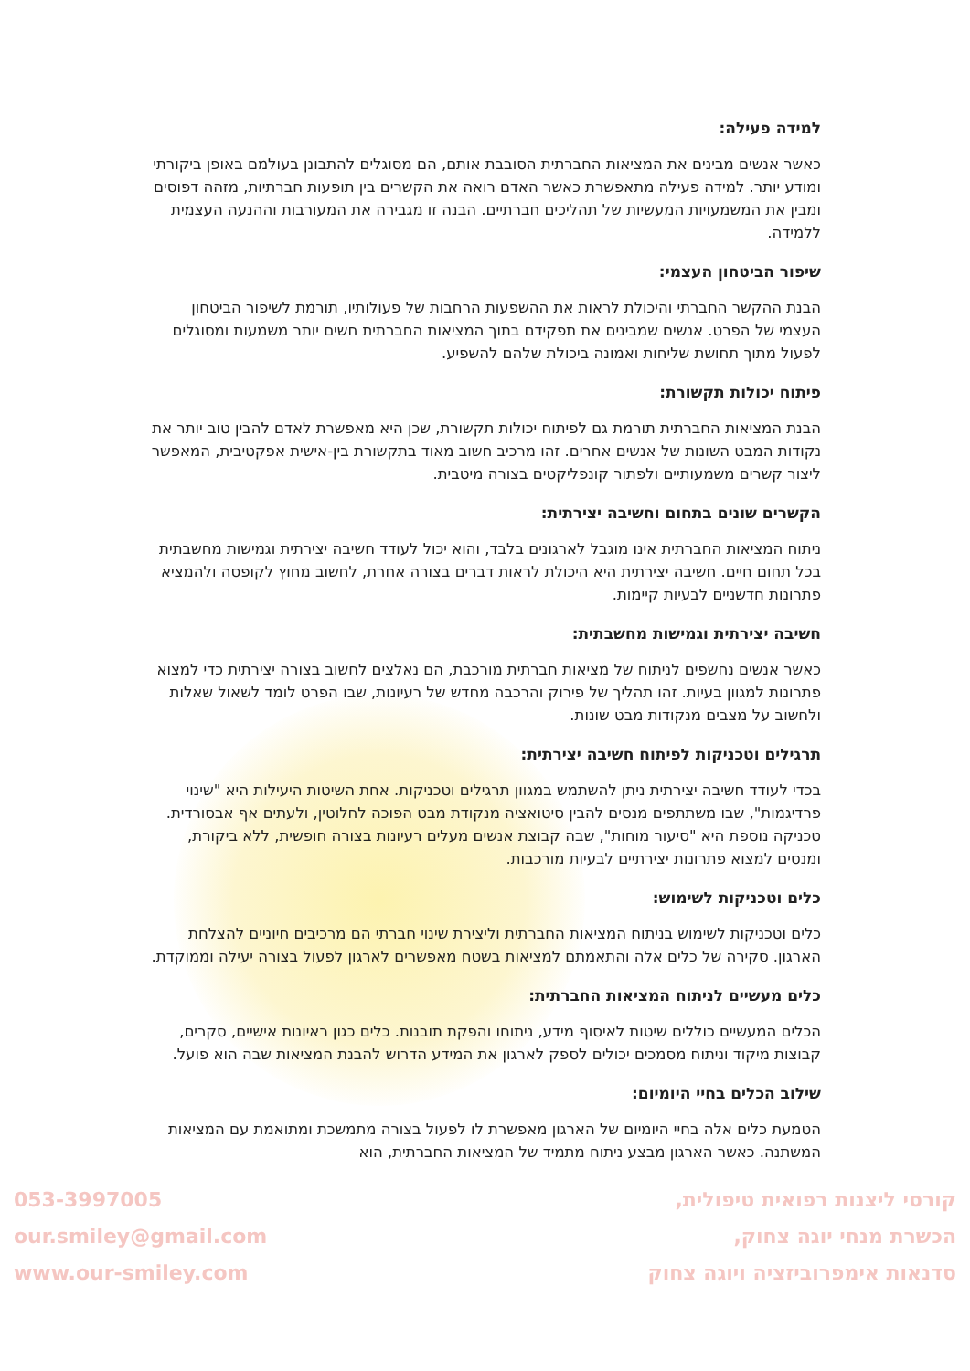למידה פעילה:
כאשר אנשים מבינים את המציאות החברתית הסובבת אותם, הם מסוגלים להתבונן בעולמם באופן ביקורתי ומודע יותר. למידה פעילה מתאפשרת כאשר האדם רואה את הקשרים בין תופעות חברתיות, מזהה דפוסים ומבין את המשמעויות המעשיות של תהליכים חברתיים. הבנה זו מגבירה את המעורבות וההנעה העצמית ללמידה.
שיפור הביטחון העצמי:
הבנת ההקשר החברתי והיכולת לראות את ההשפעות הרחבות של פעולותיו, תורמת לשיפור הביטחון העצמי של הפרט. אנשים שמבינים את תפקידם בתוך המציאות החברתית חשים יותר משמעות ומסוגלים לפעול מתוך תחושת שליחות ואמונה ביכולת שלהם להשפיע.
פיתוח יכולות תקשורת:
הבנת המציאות החברתית תורמת גם לפיתוח יכולות תקשורת, שכן היא מאפשרת לאדם להבין טוב יותר את נקודות המבט השונות של אנשים אחרים. זהו מרכיב חשוב מאוד בתקשורת בין-אישית אפקטיבית, המאפשר ליצור קשרים משמעותיים ולפתור קונפליקטים בצורה מיטבית.
הקשרים שונים בתחום וחשיבה יצירתית:
ניתוח המציאות החברתית אינו מוגבל לארגונים בלבד, והוא יכול לעודד חשיבה יצירתית וגמישות מחשבתית בכל תחום חיים. חשיבה יצירתית היא היכולת לראות דברים בצורה אחרת, לחשוב מחוץ לקופסה ולהמציא פתרונות חדשניים לבעיות קיימות.
חשיבה יצירתית וגמישות מחשבתית:
כאשר אנשים נחשפים לניתוח של מציאות חברתית מורכבת, הם נאלצים לחשוב בצורה יצירתית כדי למצוא פתרונות למגוון בעיות. זהו תהליך של פירוק והרכבה מחדש של רעיונות, שבו הפרט לומד לשאול שאלות ולחשוב על מצבים מנקודות מבט שונות.
תרגילים וטכניקות לפיתוח חשיבה יצירתית:
בכדי לעודד חשיבה יצירתית ניתן להשתמש במגוון תרגילים וטכניקות. אחת השיטות היעילות היא "שינוי פרדיגמות", שבו משתתפים מנסים להבין סיטואציה מנקודת מבט הפוכה לחלוטין, ולעתים אף אבסורדית. טכניקה נוספת היא "סיעור מוחות", שבה קבוצת אנשים מעלים רעיונות בצורה חופשית, ללא ביקורת, ומנסים למצוא פתרונות יצירתיים לבעיות מורכבות.
כלים וטכניקות לשימוש:
כלים וטכניקות לשימוש בניתוח המציאות החברתית וליצירת שינוי חברתי הם מרכיבים חיוניים להצלחת הארגון. סקירה של כלים אלה והתאמתם למציאות בשטח מאפשרים לארגון לפעול בצורה יעילה וממוקדת.
כלים מעשיים לניתוח המציאות החברתית:
הכלים המעשיים כוללים שיטות לאיסוף מידע, ניתוחו והפקת תובנות. כלים כגון ראיונות אישיים, סקרים, קבוצות מיקוד וניתוח מסמכים יכולים לספק לארגון את המידע הדרוש להבנת המציאות שבה הוא פועל.
שילוב הכלים בחיי היומיום:
הטמעת כלים אלה בחיי היומיום של הארגון מאפשרת לו לפעול בצורה מתמשכת ומתואמת עם המציאות המשתנה. כאשר הארגון מבצע ניתוח מתמיד של המציאות החברתית, הוא
053-3997005
our.smiley@gmail.com
www.our-smiley.com
קורסי ליצנות רפואית טיפולית,
הכשרת מנחי יוגה צחוק,
סדנאות אימפרוביזציה ויוגה צחוק